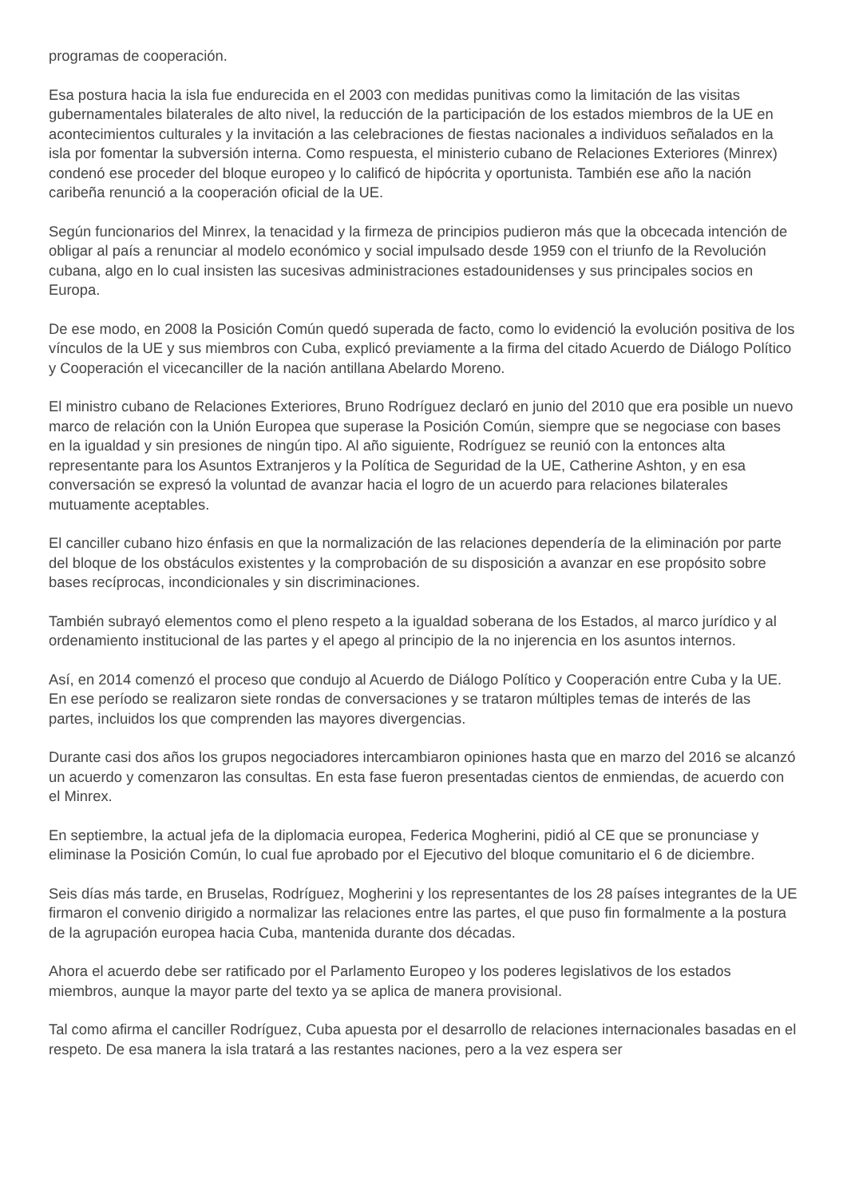programas de cooperación.
Esa postura hacia la isla fue endurecida en el 2003 con medidas punitivas como la limitación de las visitas gubernamentales bilaterales de alto nivel, la reducción de la participación de los estados miembros de la UE en acontecimientos culturales y la invitación a las celebraciones de fiestas nacionales a individuos señalados en la isla por fomentar la subversión interna. Como respuesta, el ministerio cubano de Relaciones Exteriores (Minrex) condenó ese proceder del bloque europeo y lo calificó de hipócrita y oportunista. También ese año la nación caribeña renunció a la cooperación oficial de la UE.
Según funcionarios del Minrex, la tenacidad y la firmeza de principios pudieron más que la obcecada intención de obligar al país a renunciar al modelo económico y social impulsado desde 1959 con el triunfo de la Revolución cubana, algo en lo cual insisten las sucesivas administraciones estadounidenses y sus principales socios en Europa.
De ese modo, en 2008 la Posición Común quedó superada de facto, como lo evidenció la evolución positiva de los vínculos de la UE y sus miembros con Cuba, explicó previamente a la firma del citado Acuerdo de Diálogo Político y Cooperación el vicecanciller de la nación antillana Abelardo Moreno.
El ministro cubano de Relaciones Exteriores, Bruno Rodríguez declaró en junio del 2010 que era posible un nuevo marco de relación con la Unión Europea que superase la Posición Común, siempre que se negociase con bases en la igualdad y sin presiones de ningún tipo. Al año siguiente, Rodríguez se reunió con la entonces alta representante para los Asuntos Extranjeros y la Política de Seguridad de la UE, Catherine Ashton, y en esa conversación se expresó la voluntad de avanzar hacia el logro de un acuerdo para relaciones bilaterales mutuamente aceptables.
El canciller cubano hizo énfasis en que la normalización de las relaciones dependería de la eliminación por parte del bloque de los obstáculos existentes y la comprobación de su disposición a avanzar en ese propósito sobre bases recíprocas, incondicionales y sin discriminaciones.
También subrayó elementos como el pleno respeto a la igualdad soberana de los Estados, al marco jurídico y al ordenamiento institucional de las partes y el apego al principio de la no injerencia en los asuntos internos.
Así, en 2014 comenzó el proceso que condujo al Acuerdo de Diálogo Político y Cooperación entre Cuba y la UE. En ese período se realizaron siete rondas de conversaciones y se trataron múltiples temas de interés de las partes, incluidos los que comprenden las mayores divergencias.
Durante casi dos años los grupos negociadores intercambiaron opiniones hasta que en marzo del 2016 se alcanzó un acuerdo y comenzaron las consultas. En esta fase fueron presentadas cientos de enmiendas, de acuerdo con el Minrex.
En septiembre, la actual jefa de la diplomacia europea, Federica Mogherini, pidió al CE que se pronunciase y eliminase la Posición Común, lo cual fue aprobado por el Ejecutivo del bloque comunitario el 6 de diciembre.
Seis días más tarde, en Bruselas, Rodríguez, Mogherini y los representantes de los 28 países integrantes de la UE firmaron el convenio dirigido a normalizar las relaciones entre las partes, el que puso fin formalmente a la postura de la agrupación europea hacia Cuba, mantenida durante dos décadas.
Ahora el acuerdo debe ser ratificado por el Parlamento Europeo y los poderes legislativos de los estados miembros, aunque la mayor parte del texto ya se aplica de manera provisional.
Tal como afirma el canciller Rodríguez, Cuba apuesta por el desarrollo de relaciones internacionales basadas en el respeto. De esa manera la isla tratará a las restantes naciones, pero a la vez espera ser